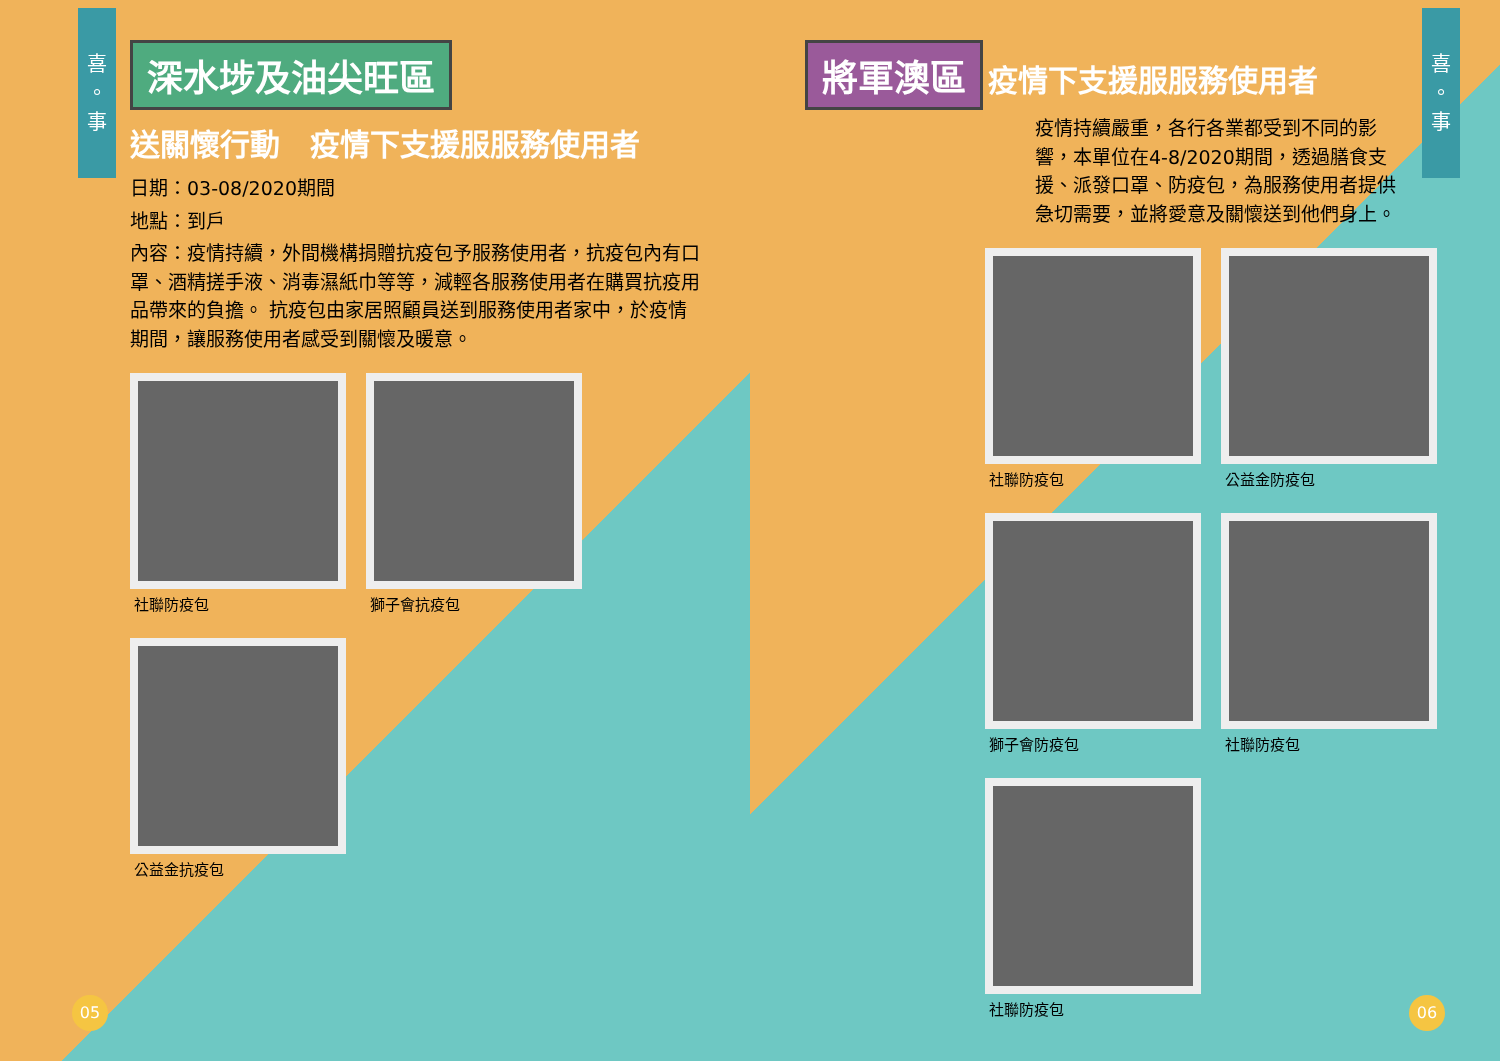喜
。
事
深水埗及油尖旺區
送關懷行動　疫情下支援服服務使用者
日期：03-08/2020期間
地點：到戶
內容：疫情持續，外間機構捐贈抗疫包予服務使用者，抗疫包內有口罩、酒精搓手液、消毒濕紙巾等等，減輕各服務使用者在購買抗疫用品帶來的負擔。 抗疫包由家居照顧員送到服務使用者家中，於疫情期間，讓服務使用者感受到關懷及暖意。
社聯防疫包
獅子會抗疫包
公益金抗疫包
05
喜
。
事
將軍澳區
疫情下支援服服務使用者
疫情持續嚴重，各行各業都受到不同的影響，本單位在4-8/2020期間，透過膳食支援、派發口罩、防疫包，為服務使用者提供急切需要，並將愛意及關懷送到他們身上。
社聯防疫包
公益金防疫包
獅子會防疫包
社聯防疫包
社聯防疫包
06